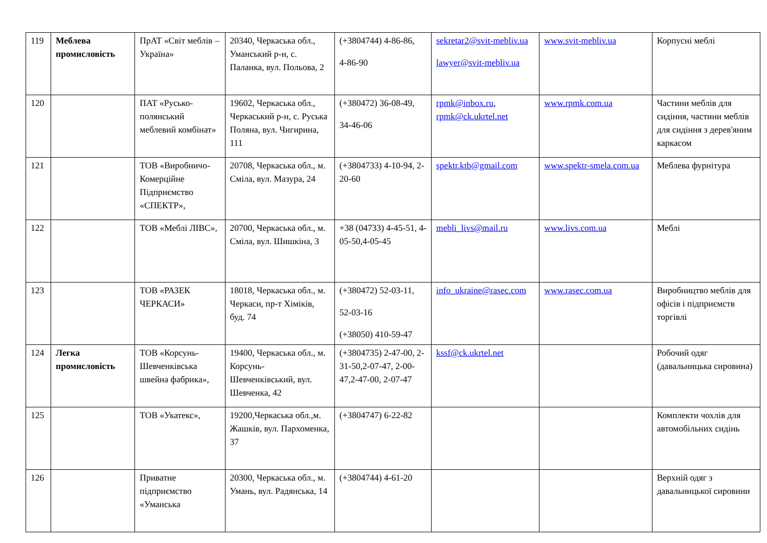| 119 | Меблева промисловість | ПрАТ «Світ меблів – Україна» | 20340, Черкаська обл., Уманський р-н, с. Паланка, вул. Польова, 2 | (+3804744) 4-86-86, 4-86-90 | sekretar2@svit-mebliv.ua lawyer@svit-mebliv.ua | www.svit-mebliv.ua | Корпусні меблі |
| 120 | | ПАТ «Русько­полянський меблевий комбінат» | 19602, Черкаська обл., Черкаський р-н, с. Руська Поляна, вул. Чигирина, 111 | (+380472) 36-08-49, 34-46-06 | rpmk@inbox.ru , rpmk@ck.ukrtel.net | www.rpmk.com.ua | Частини меблів для сидіння, частини меблів для сидіння з дерев'яним каркасом |
| 121 | | ТОВ «Виробничо-Комерційне Підприємство «СПЕКТР», | 20708, Черкаська обл., м. Сміла, вул. Мазура, 24 | (+3804733) 4-10-94, 2-20-60 | spektr.ktb@gmail.com | www.spektr-smela.com.ua | Меблева фурнітура |
| 122 | | ТОВ «Меблі ЛІВС», | 20700, Черкаська обл., м. Сміла, вул. Шишкіна, 3 | +38 (04733) 4-45-51, 4-05-50,4-05-45 | mebli_livs@mail.ru | www.livs.com.ua | Меблі |
| 123 | | ТОВ «РАЗЕК ЧЕРКАСИ» | 18018, Черкаська обл., м. Черкаси, пр-т Хіміків, буд. 74 | (+380472) 52-03-11, 52-03-16 (+38050) 410-59-47 | info_ukraine@rasec.com | www.rasec.com.ua | Виробництво меблів для офісів і підприємств торгівлі |
| 124 | Легка промисловість | ТОВ «Корсунь-Шевченківська швейна фабрика», | 19400, Черкаська обл., м. Корсунь-Шевченківський, вул. Шевченка, 42 | (+3804735) 2-47-00, 2-31-50,2-07-47, 2-00-47,2-47-00, 2-07-47 | kssf@ck.ukrtel.net | | Робочий одяг (давальницька сировина) |
| 125 | | ТОВ «Укатекс», | 19200,Черкаська обл.,м. Жашків, вул. Пархоменка, 37 | (+3804747) 6-22-82 | | | Комплекти чохлів для автомобільних сидінь |
| 126 | | Приватне підприємство «Уманська | 20300, Черкаська обл., м. Умань, вул. Радянська, 14 | (+3804744) 4-61-20 | | | Верхній одяг з давальницької сировини |